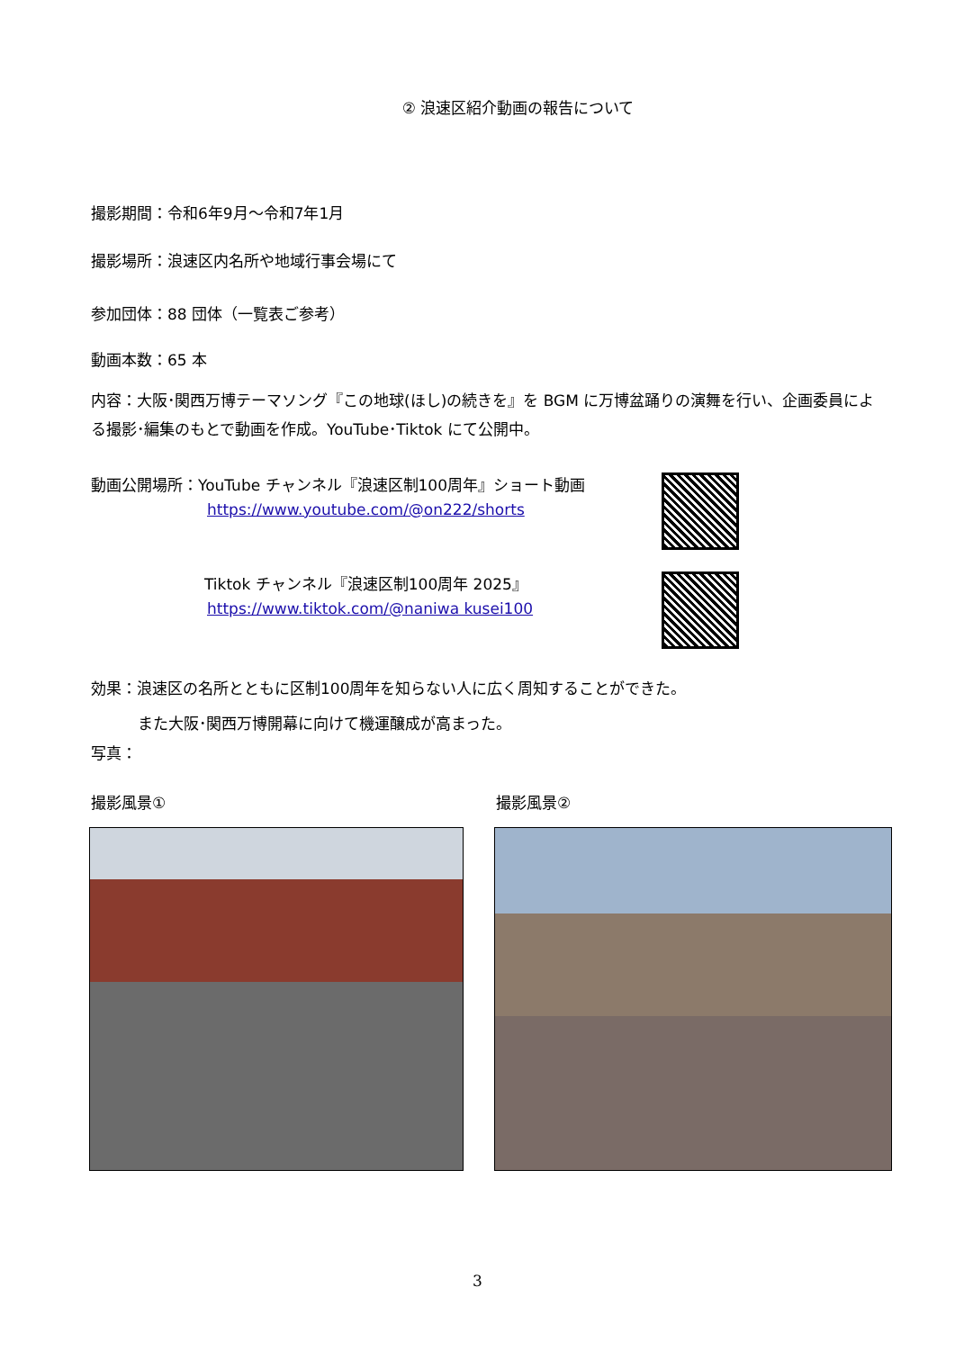② 浪速区紹介動画の報告について
撮影期間：令和6年9月～令和7年1月
撮影場所：浪速区内名所や地域行事会場にて
参加団体：88 団体（一覧表ご参考）
動画本数：65 本
内容：大阪･関西万博テーマソング『この地球(ほし)の続きを』を BGM に万博盆踊りの演舞を行い、企画委員による撮影･編集のもとで動画を作成。YouTube･Tiktok にて公開中。
動画公開場所：YouTube チャンネル『浪速区制100周年』ショート動画
https://www.youtube.com/@on222/shorts
Tiktok チャンネル『浪速区制100周年 2025』
https://www.tiktok.com/@naniwa kusei100
効果：浪速区の名所とともに区制100周年を知らない人に広く周知することができた。
また大阪･関西万博開幕に向けて機運醸成が高まった。
写真：
撮影風景① 撮影風景②
3